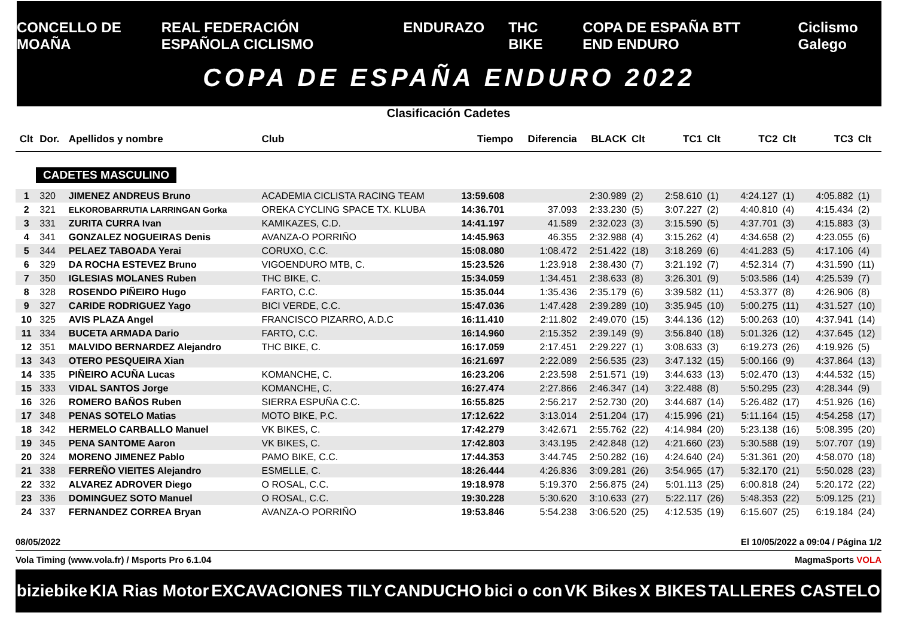CONCELLO DE MOAÑA REAL FEDERACIÓN ESPAÑOLA CICLISMO ENDURAZO THC BIKE COPA DE ESPAÑA BTT END ENDURO Ciclismo Galego
COPA DE ESPAÑA ENDURO 2022
Clasificación Cadetes
| Clt | Dor. | Apellidos y nombre | Club | Tiempo | Diferencia | BLACK | Clt | TC1 | Clt | TC2 | Clt | TC3 | Clt |
| --- | --- | --- | --- | --- | --- | --- | --- | --- | --- | --- | --- | --- | --- |
| CADETES MASCULINO | | | | | | | | | | | | | |
| 1 | 320 | JIMENEZ ANDREUS Bruno | ACADEMIA CICLISTA RACING TEAM | 13:59.608 | | 2:30.989 | (2) | 2:58.610 | (1) | 4:24.127 | (1) | 4:05.882 | (1) |
| 2 | 321 | ELKOROBARRUTIA LARRINGAN Gorka | OREKA CYCLING SPACE TX. KLUBA | 14:36.701 | 37.093 | 2:33.230 | (5) | 3:07.227 | (2) | 4:40.810 | (4) | 4:15.434 | (2) |
| 3 | 331 | ZURITA CURRA Ivan | KAMIKAZES, C.D. | 14:41.197 | 41.589 | 2:32.023 | (3) | 3:15.590 | (5) | 4:37.701 | (3) | 4:15.883 | (3) |
| 4 | 341 | GONZALEZ NOGUEIRAS Denis | AVANZA-O PORRIÑO | 14:45.963 | 46.355 | 2:32.988 | (4) | 3:15.262 | (4) | 4:34.658 | (2) | 4:23.055 | (6) |
| 5 | 344 | PELAEZ TABOADA Yerai | CORUXO, C.C. | 15:08.080 | 1:08.472 | 2:51.422 | (18) | 3:18.269 | (6) | 4:41.283 | (5) | 4:17.106 | (4) |
| 6 | 329 | DA ROCHA ESTEVEZ Bruno | VIGOENDURO MTB, C. | 15:23.526 | 1:23.918 | 2:38.430 | (7) | 3:21.192 | (7) | 4:52.314 | (7) | 4:31.590 | (11) |
| 7 | 350 | IGLESIAS MOLANES Ruben | THC BIKE, C. | 15:34.059 | 1:34.451 | 2:38.633 | (8) | 3:26.301 | (9) | 5:03.586 | (14) | 4:25.539 | (7) |
| 8 | 328 | ROSENDO PIÑEIRO Hugo | FARTO, C.C. | 15:35.044 | 1:35.436 | 2:35.179 | (6) | 3:39.582 | (11) | 4:53.377 | (8) | 4:26.906 | (8) |
| 9 | 327 | CARIDE RODRIGUEZ Yago | BICI VERDE, C.C. | 15:47.036 | 1:47.428 | 2:39.289 | (10) | 3:35.945 | (10) | 5:00.275 | (11) | 4:31.527 | (10) |
| 10 | 325 | AVIS PLAZA Angel | FRANCISCO PIZARRO, A.D.C | 16:11.410 | 2:11.802 | 2:49.070 | (15) | 3:44.136 | (12) | 5:00.263 | (10) | 4:37.941 | (14) |
| 11 | 334 | BUCETA ARMADA Dario | FARTO, C.C. | 16:14.960 | 2:15.352 | 2:39.149 | (9) | 3:56.840 | (18) | 5:01.326 | (12) | 4:37.645 | (12) |
| 12 | 351 | MALVIDO BERNARDEZ Alejandro | THC BIKE, C. | 16:17.059 | 2:17.451 | 2:29.227 | (1) | 3:08.633 | (3) | 6:19.273 | (26) | 4:19.926 | (5) |
| 13 | 343 | OTERO PESQUEIRA Xian | | 16:21.697 | 2:22.089 | 2:56.535 | (23) | 3:47.132 | (15) | 5:00.166 | (9) | 4:37.864 | (13) |
| 14 | 335 | PIÑEIRO ACUÑA Lucas | KOMANCHE, C. | 16:23.206 | 2:23.598 | 2:51.571 | (19) | 3:44.633 | (13) | 5:02.470 | (13) | 4:44.532 | (15) |
| 15 | 333 | VIDAL SANTOS Jorge | KOMANCHE, C. | 16:27.474 | 2:27.866 | 2:46.347 | (14) | 3:22.488 | (8) | 5:50.295 | (23) | 4:28.344 | (9) |
| 16 | 326 | ROMERO BAÑOS Ruben | SIERRA ESPUÑA C.C. | 16:55.825 | 2:56.217 | 2:52.730 | (20) | 3:44.687 | (14) | 5:26.482 | (17) | 4:51.926 | (16) |
| 17 | 348 | PENAS SOTELO Matias | MOTO BIKE, P.C. | 17:12.622 | 3:13.014 | 2:51.204 | (17) | 4:15.996 | (21) | 5:11.164 | (15) | 4:54.258 | (17) |
| 18 | 342 | HERMELO CARBALLO Manuel | VK BIKES, C. | 17:42.279 | 3:42.671 | 2:55.762 | (22) | 4:14.984 | (20) | 5:23.138 | (16) | 5:08.395 | (20) |
| 19 | 345 | PENA SANTOME Aaron | VK BIKES, C. | 17:42.803 | 3:43.195 | 2:42.848 | (12) | 4:21.660 | (23) | 5:30.588 | (19) | 5:07.707 | (19) |
| 20 | 324 | MORENO JIMENEZ Pablo | PAMO BIKE, C.C. | 17:44.353 | 3:44.745 | 2:50.282 | (16) | 4:24.640 | (24) | 5:31.361 | (20) | 4:58.070 | (18) |
| 21 | 338 | FERREÑO VIEITES Alejandro | ESMELLE, C. | 18:26.444 | 4:26.836 | 3:09.281 | (26) | 3:54.965 | (17) | 5:32.170 | (21) | 5:50.028 | (23) |
| 22 | 332 | ALVAREZ ADROVER Diego | O ROSAL, C.C. | 19:18.978 | 5:19.370 | 2:56.875 | (24) | 5:01.113 | (25) | 6:00.818 | (24) | 5:20.172 | (22) |
| 23 | 336 | DOMINGUEZ SOTO Manuel | O ROSAL, C.C. | 19:30.228 | 5:30.620 | 3:10.633 | (27) | 5:22.117 | (26) | 5:48.353 | (22) | 5:09.125 | (21) |
| 24 | 337 | FERNANDEZ CORREA Bryan | AVANZA-O PORRIÑO | 19:53.846 | 5:54.238 | 3:06.520 | (25) | 4:12.535 | (19) | 6:15.607 | (25) | 6:19.184 | (24) |
08/05/2022 El 10/05/2022 a 09:04 / Página 1/2
Vola Timing (www.vola.fr) / Msports Pro 6.1.04 MagmaSports VOLA
biziebike KIA Rias Motor EXCAVACIONES TILY CANDUCHO bici o con VK Bikes X BIKES TALLERES CASTELO